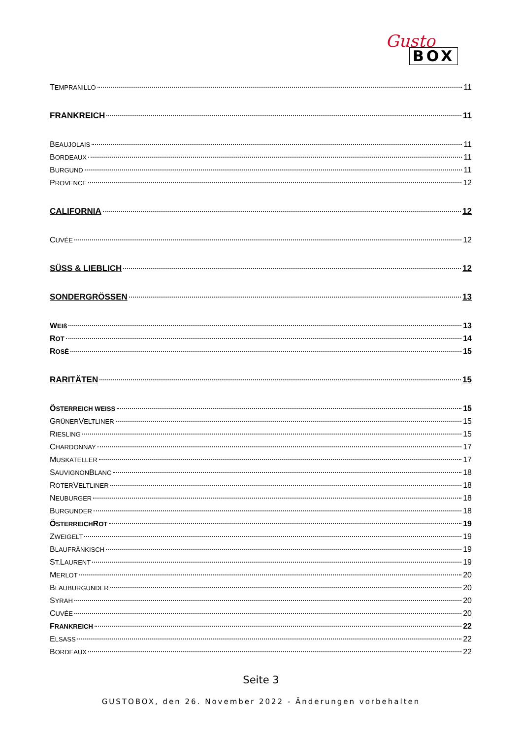Gusto
BOX
T EMPRANILLO 11
FRANKREICH 11
B EAUJOLAIS 11
B ORDEAUX 11
B URGUND 11
P ROVENCE 12
CALIFORNIA 12
C UVÉE 12
SÜSS & LIEBLICH 12
SONDERGRÖSSEN 13
W EIß 13
R OT 14
R OSÉ 15
RARITÄTEN 15
Ö STERREICH WEISS 15
G RÜNER V ELTLINER 15
R IESLING 15
C HARDONNAY 17
M USKATELLER 17
S AUVIGNON B LANC 18
R OTER V ELTLINER 18
N EUBURGER 18
B URGUNDER 18
Ö STERREICH R OT 19
Z WEIGELT 19
B LAUFRÄNKISCH 19
S T. L AURENT 19
M ERLOT 20
B LAUBURGUNDER 20
S YRAH 20
C UVÉE 20
F RANKREICH 22
E LSASS 22
B ORDEAUX 22
Seite 3
GUSTOBOX, den 26. November 2022 - Änderungen vorbehalten